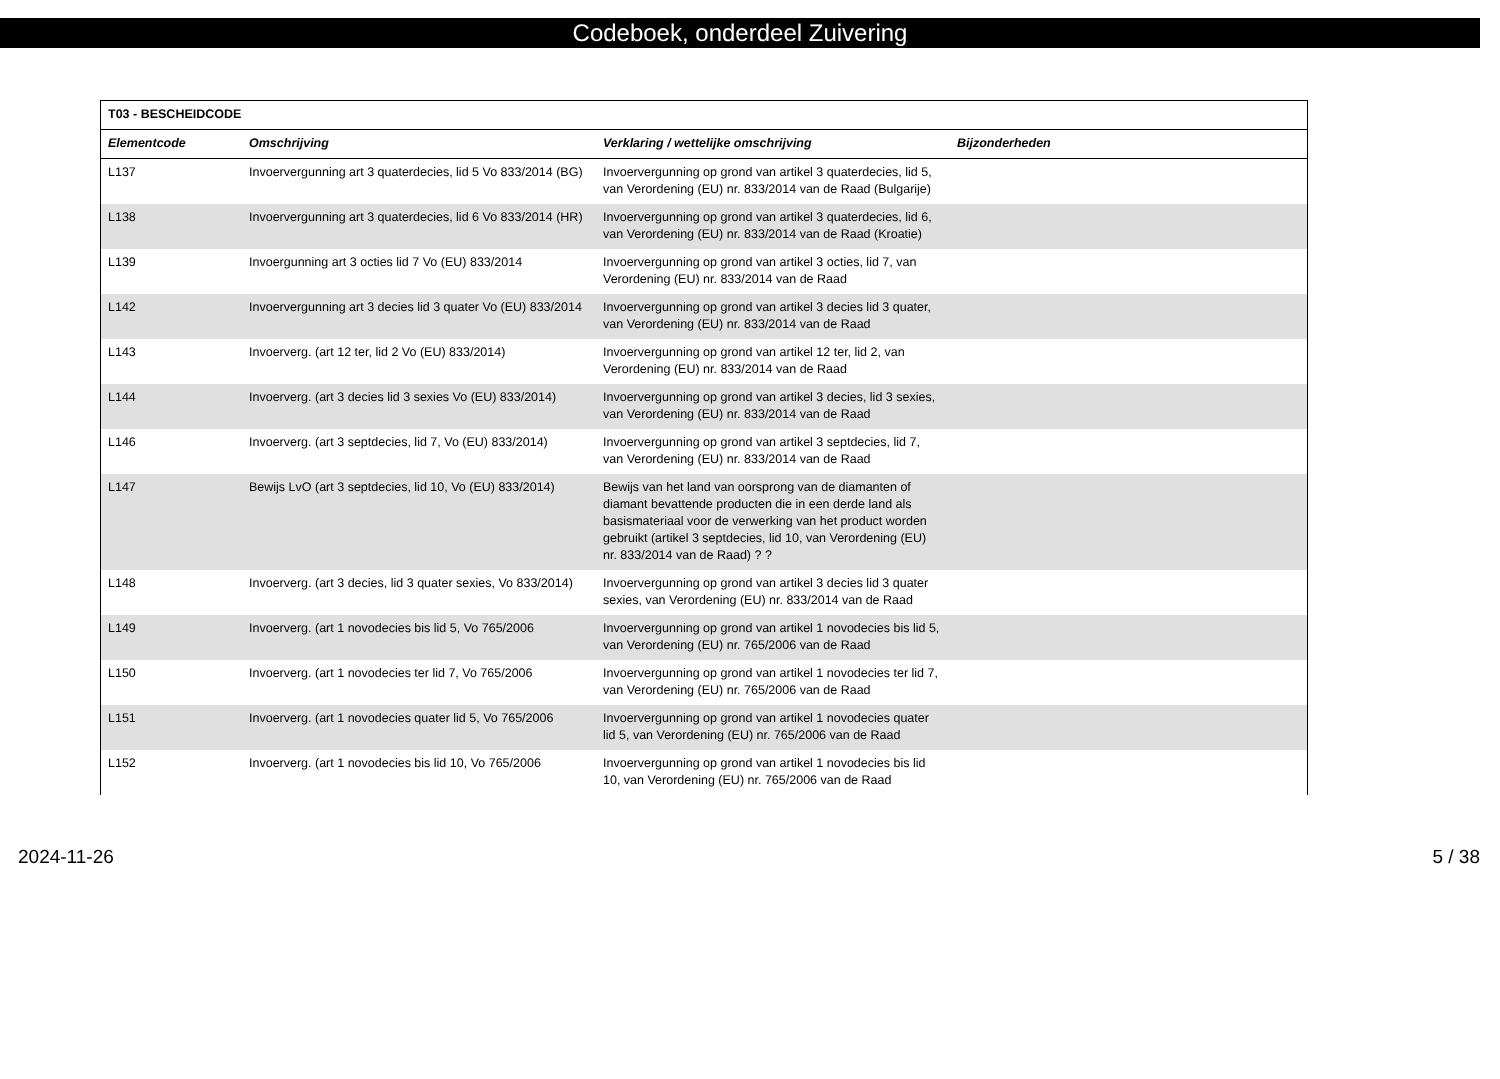Codeboek, onderdeel Zuivering
| T03 - BESCHEIDCODE | | | |
| --- | --- | --- | --- |
| Elementcode | Omschrijving | Verklaring / wettelijke omschrijving | Bijzonderheden |
| L137 | Invoervergunning art 3 quaterdecies, lid 5 Vo 833/2014 (BG) | Invoervergunning op grond van artikel 3 quaterdecies, lid 5, van Verordening (EU) nr. 833/2014 van de Raad (Bulgarije) | |
| L138 | Invoervergunning art 3 quaterdecies, lid 6 Vo 833/2014 (HR) | Invoervergunning op grond van artikel 3 quaterdecies, lid 6, van Verordening (EU) nr. 833/2014 van de Raad (Kroatie) | |
| L139 | Invoergunning art 3 octies lid 7 Vo (EU) 833/2014 | Invoervergunning op grond van artikel 3 octies, lid 7, van Verordening (EU) nr. 833/2014 van de Raad | |
| L142 | Invoervergunning art 3 decies lid 3 quater Vo (EU) 833/2014 | Invoervergunning op grond van artikel 3 decies lid 3 quater, van Verordening (EU) nr. 833/2014 van de Raad | |
| L143 | Invoerverg. (art 12 ter, lid 2 Vo (EU) 833/2014) | Invoervergunning op grond van artikel 12 ter, lid 2, van Verordening (EU) nr. 833/2014 van de Raad | |
| L144 | Invoerverg. (art 3 decies lid 3 sexies Vo (EU) 833/2014) | Invoervergunning op grond van artikel 3 decies, lid 3 sexies, van Verordening (EU) nr. 833/2014 van de Raad | |
| L146 | Invoerverg. (art 3 septdecies, lid 7, Vo (EU) 833/2014) | Invoervergunning op grond van artikel 3 septdecies, lid 7, van Verordening (EU) nr. 833/2014 van de Raad | |
| L147 | Bewijs LvO (art 3 septdecies, lid 10, Vo (EU) 833/2014) | Bewijs van het land van oorsprong van de diamanten of diamant bevattende producten die in een derde land als basismateriaal voor de verwerking van het product worden gebruikt (artikel 3 septdecies, lid 10, van Verordening (EU) nr. 833/2014 van de Raad) ? ? | |
| L148 | Invoerverg. (art 3 decies, lid 3 quater sexies, Vo 833/2014) | Invoervergunning op grond van artikel 3 decies lid 3 quater sexies, van Verordening (EU) nr. 833/2014 van de Raad | |
| L149 | Invoerverg. (art 1 novodecies bis lid 5, Vo 765/2006 | Invoervergunning op grond van artikel 1 novodecies bis lid 5, van Verordening (EU) nr. 765/2006 van de Raad | |
| L150 | Invoerverg. (art 1 novodecies ter lid 7, Vo 765/2006 | Invoervergunning op grond van artikel 1 novodecies ter lid 7, van Verordening (EU) nr. 765/2006 van de Raad | |
| L151 | Invoerverg. (art 1 novodecies quater lid 5, Vo 765/2006 | Invoervergunning op grond van artikel 1 novodecies quater lid 5, van Verordening (EU) nr. 765/2006 van de Raad | |
| L152 | Invoerverg. (art 1 novodecies bis lid 10, Vo 765/2006 | Invoervergunning op grond van artikel 1 novodecies bis lid 10, van Verordening (EU) nr. 765/2006 van de Raad | |
2024-11-26 5 / 38